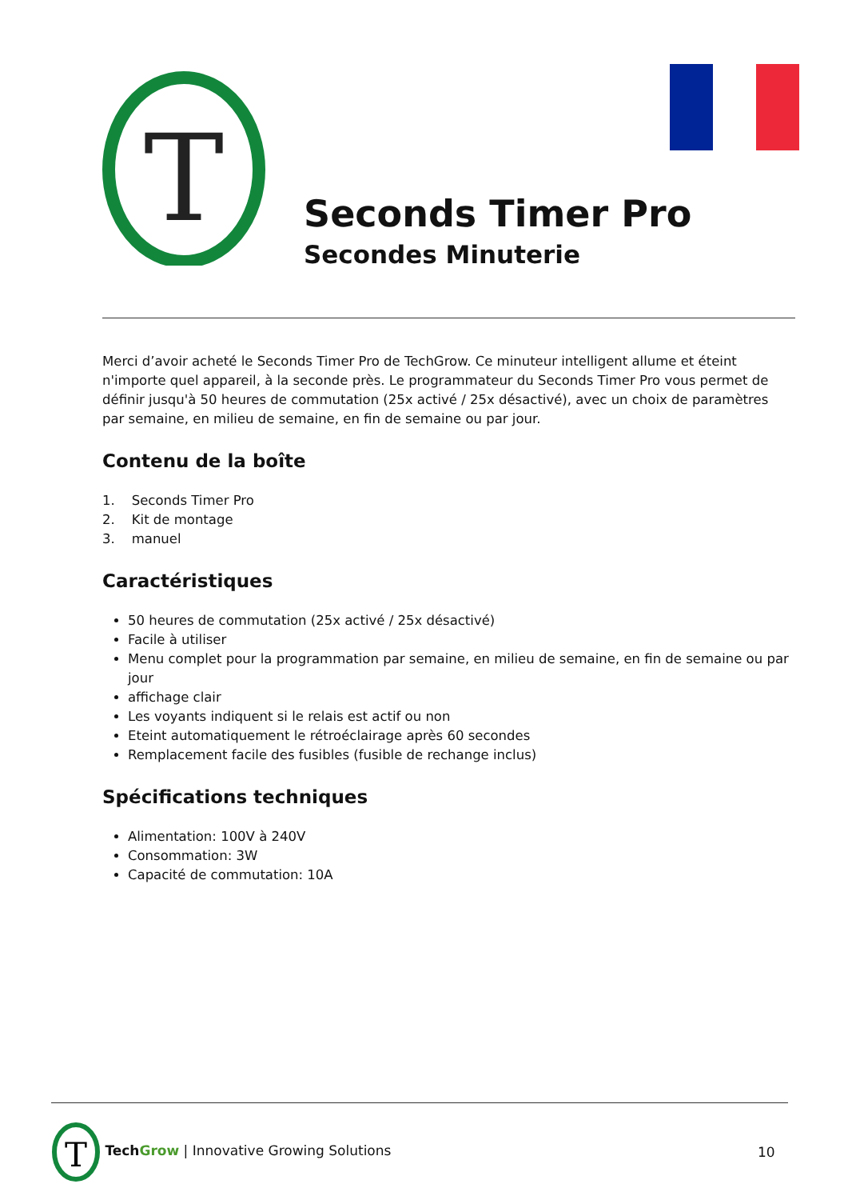T
Seconds Timer Pro
Secondes Minuterie
Merci d’avoir acheté le Seconds Timer Pro de TechGrow. Ce minuteur intelligent allume et éteint n'importe quel appareil, à la seconde près. Le programmateur du Seconds Timer Pro vous permet de définir jusqu'à 50 heures de commutation (25x activé / 25x désactivé), avec un choix de paramètres par semaine, en milieu de semaine, en fin de semaine ou par jour.
Contenu de la boîte
1. Seconds Timer Pro
2. Kit de montage
3. manuel
Caractéristiques
50 heures de commutation (25x activé / 25x désactivé)
Facile à utiliser
Menu complet pour la programmation par semaine, en milieu de semaine, en fin de semaine ou par jour
affichage clair
Les voyants indiquent si le relais est actif ou non
Eteint automatiquement le rétroéclairage après 60 secondes
Remplacement facile des fusibles (fusible de rechange inclus)
Spécifications techniques
Alimentation: 100V à 240V
Consommation: 3W
Capacité de commutation: 10A
T
Tech Grow | Innovative Growing Solutions
10